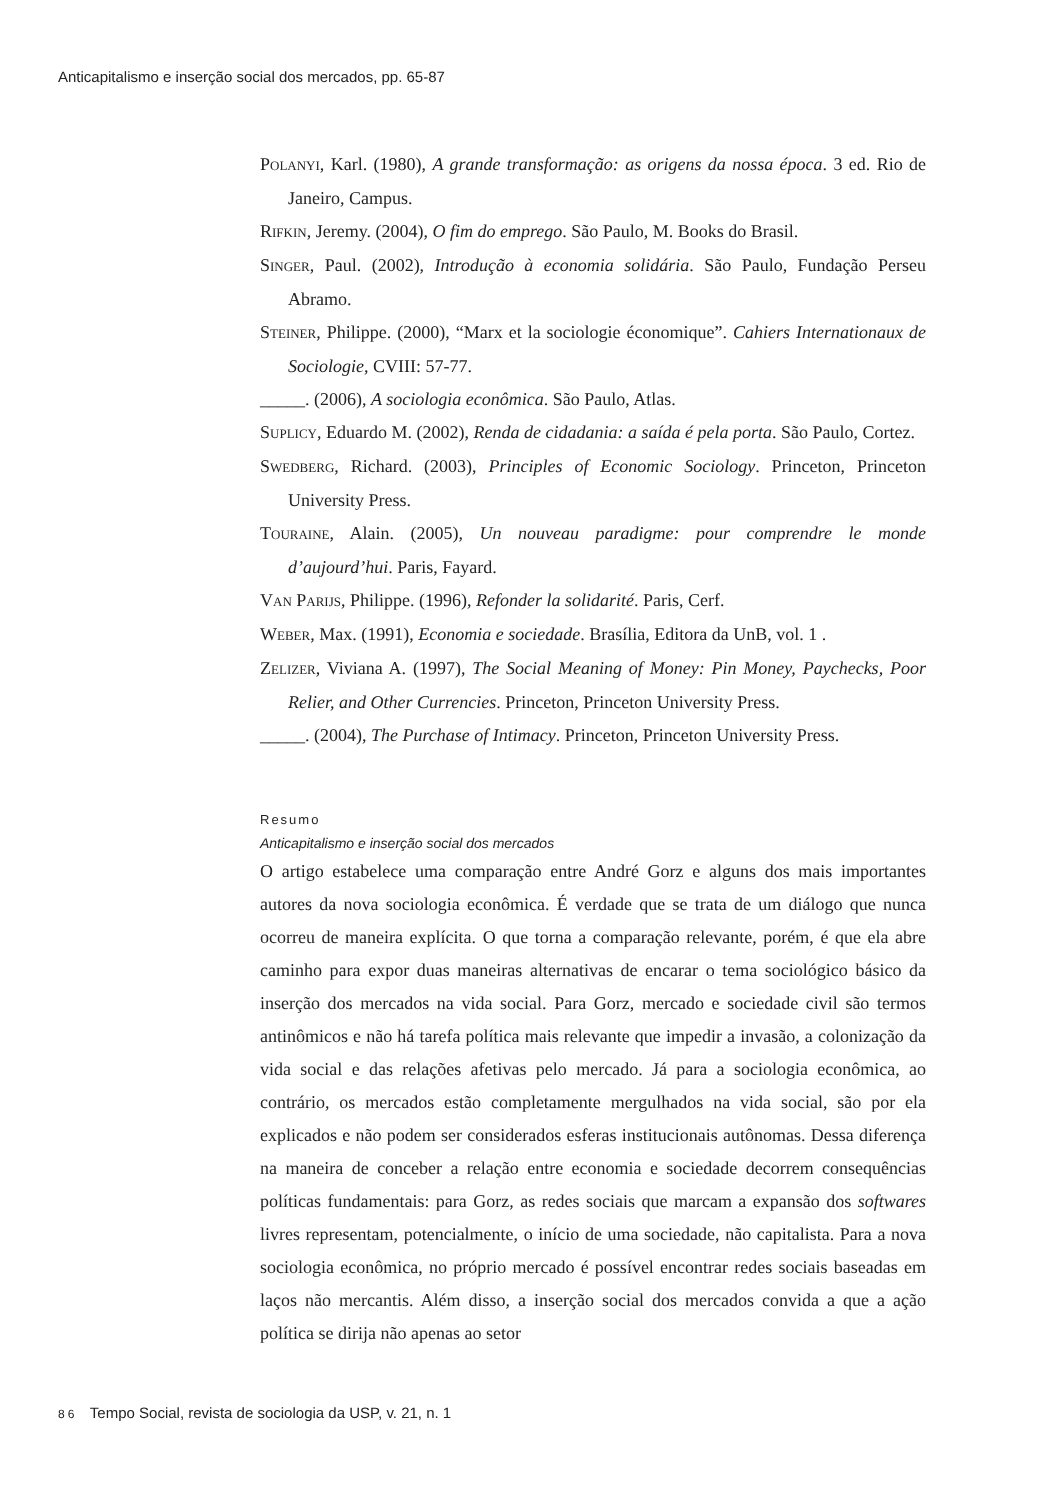Anticapitalismo e inserção social dos mercados, pp. 65-87
POLANYI, Karl. (1980), A grande transformação: as origens da nossa época. 3 ed. Rio de Janeiro, Campus.
RIFKIN, Jeremy. (2004), O fim do emprego. São Paulo, M. Books do Brasil.
SINGER, Paul. (2002), Introdução à economia solidária. São Paulo, Fundação Perseu Abramo.
STEINER, Philippe. (2000), “Marx et la sociologie économique”. Cahiers Internationaux de Sociologie, CVIII: 57-77.
_____. (2006), A sociologia econômica. São Paulo, Atlas.
SUPLICY, Eduardo M. (2002), Renda de cidadania: a saída é pela porta. São Paulo, Cortez.
SWEDBERG, Richard. (2003), Principles of Economic Sociology. Princeton, Princeton University Press.
TOURAINE, Alain. (2005), Un nouveau paradigme: pour comprendre le monde d’aujourd’hui. Paris, Fayard.
VAN PARIJS, Philippe. (1996), Refonder la solidarité. Paris, Cerf.
WEBER, Max. (1991), Economia e sociedade. Brasília, Editora da UnB, vol. 1 .
ZELIZER, Viviana A. (1997), The Social Meaning of Money: Pin Money, Paychecks, Poor Relier, and Other Currencies. Princeton, Princeton University Press.
_____. (2004), The Purchase of Intimacy. Princeton, Princeton University Press.
Resumo
Anticapitalismo e inserção social dos mercados
O artigo estabelece uma comparação entre André Gorz e alguns dos mais importantes autores da nova sociologia econômica. É verdade que se trata de um diálogo que nunca ocorreu de maneira explícita. O que torna a comparação relevante, porém, é que ela abre caminho para expor duas maneiras alternativas de encarar o tema sociológico básico da inserção dos mercados na vida social. Para Gorz, mercado e sociedade civil são termos antinômicos e não há tarefa política mais relevante que impedir a invasão, a colonização da vida social e das relações afetivas pelo mercado. Já para a sociologia econômica, ao contrário, os mercados estão completamente mergulhados na vida social, são por ela explicados e não podem ser considerados esferas institucionais autônomas. Dessa diferença na maneira de conceber a relação entre economia e sociedade decorrem consequências políticas fundamentais: para Gorz, as redes sociais que marcam a expansão dos softwares livres representam, potencialmente, o início de uma sociedade, não capitalista. Para a nova sociologia econômica, no próprio mercado é possível encontrar redes sociais baseadas em laços não mercantis. Além disso, a inserção social dos mercados convida a que a ação política se dirija não apenas ao setor
86 Tempo Social, revista de sociologia da USP, v. 21, n. 1